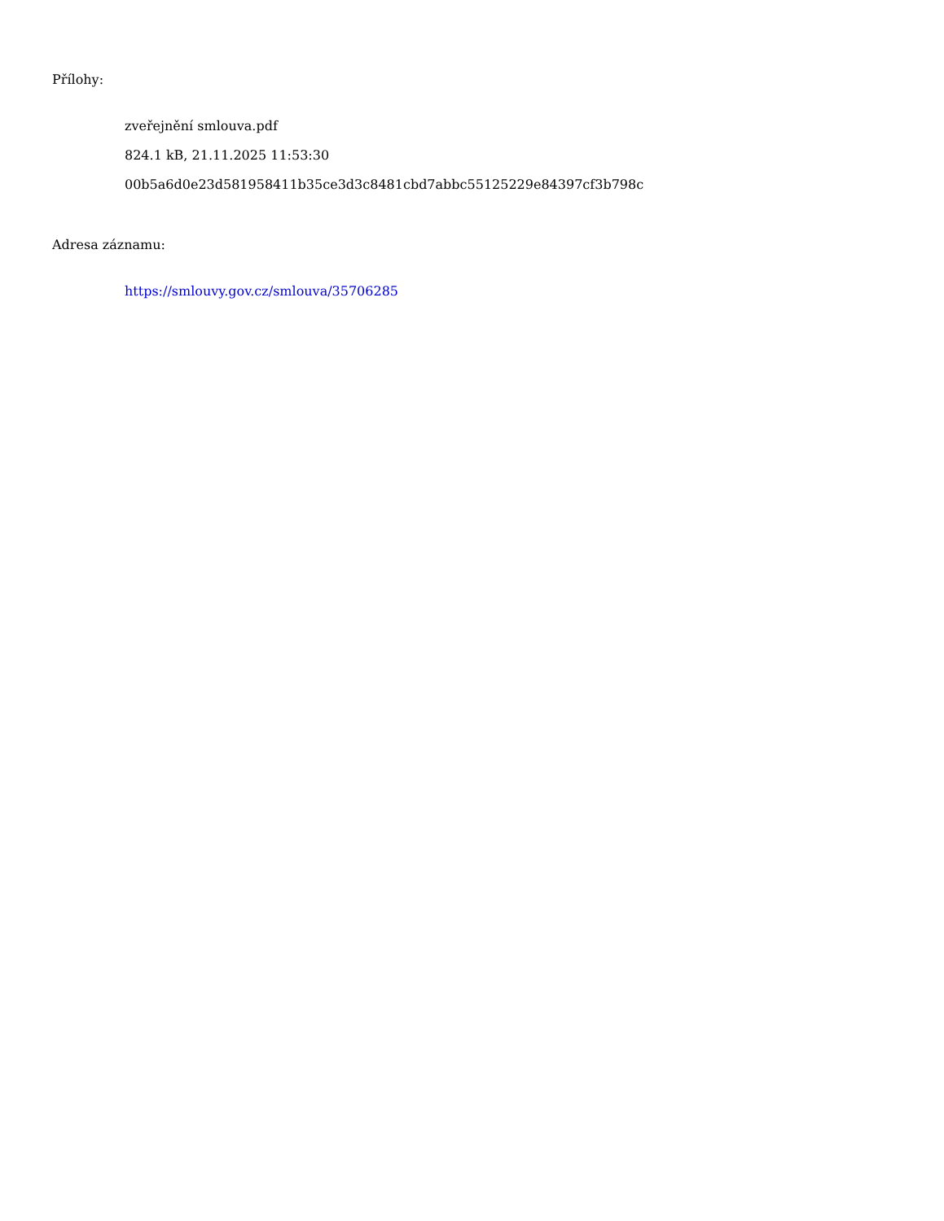Přílohy:
zveřejnění smlouva.pdf
824.1 kB, 21.11.2025 11:53:30
00b5a6d0e23d581958411b35ce3d3c8481cbd7abbc55125229e84397cf3b798c
Adresa záznamu:
https://smlouvy.gov.cz/smlouva/35706285